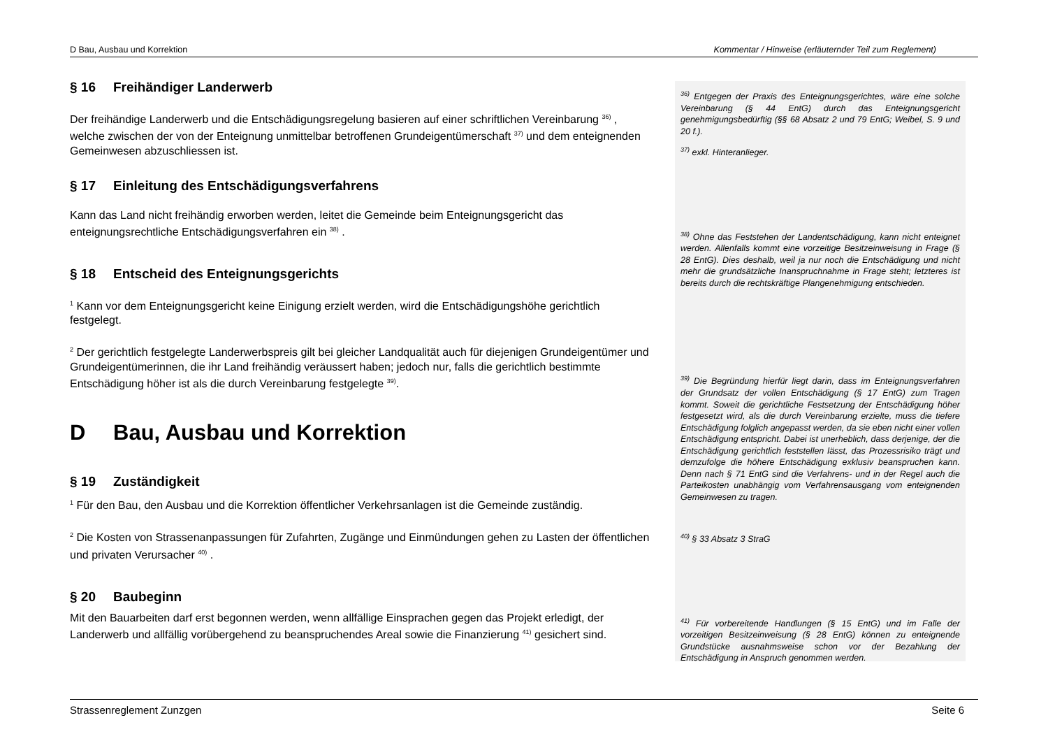D Bau, Ausbau und Korrektion Kommentar / Hinweise (erläuternder Teil zum Reglement)
§ 16 Freihändiger Landerwerb
Der freihändige Landerwerb und die Entschädigungsregelung basieren auf einer schriftlichen Vereinbarung <sup>36)</sup> , welche zwischen der von der Enteignung unmittelbar betroffenen Grundeigentümerschaft <sup>37)</sup> und dem enteignenden Gemeinwesen abzuschliessen ist.
§ 17 Einleitung des Entschädigungsverfahrens
Kann das Land nicht freihändig erworben werden, leitet die Gemeinde beim Enteignungsgericht das enteignungsrechtliche Entschädigungsverfahren ein <sup>38)</sup> .
§ 18 Entscheid des Enteignungsgerichts
<sup>1</sup> Kann vor dem Enteignungsgericht keine Einigung erzielt werden, wird die Entschädigungshöhe gerichtlich festgelegt.
<sup>2</sup> Der gerichtlich festgelegte Landerwerbspreis gilt bei gleicher Landqualität auch für diejenigen Grundeigentümer und Grundeigentümerinnen, die ihr Land freihändig veräussert haben; jedoch nur, falls die gerichtlich bestimmte Entschädigung höher ist als die durch Vereinbarung festgelegte <sup>39)</sup>.
D Bau, Ausbau und Korrektion
§ 19 Zuständigkeit
<sup>1</sup> Für den Bau, den Ausbau und die Korrektion öffentlicher Verkehrsanlagen ist die Gemeinde zuständig.
<sup>2</sup> Die Kosten von Strassenanpassungen für Zufahrten, Zugänge und Einmündungen gehen zu Lasten der öffentlichen und privaten Verursacher <sup>40)</sup> .
§ 20 Baubeginn
Mit den Bauarbeiten darf erst begonnen werden, wenn allfällige Einsprachen gegen das Projekt erledigt, der Landerwerb und allfällig vorübergehend zu beanspruchendes Areal sowie die Finanzierung <sup>41)</sup> gesichert sind.
<sup>36)</sup> Entgegen der Praxis des Enteignungsgerichtes, wäre eine solche Vereinbarung (§ 44 EntG) durch das Enteignungsgericht genehmigungsbedürftig (§§ 68 Absatz 2 und 79 EntG; Weibel, S. 9 und 20 f.).
<sup>37)</sup> exkl. Hinteranlieger.
<sup>38)</sup> Ohne das Feststehen der Landentschädigung, kann nicht enteignet werden. Allenfalls kommt eine vorzeitige Besitzeinweisung in Frage (§ 28 EntG). Dies deshalb, weil ja nur noch die Entschädigung und nicht mehr die grundsätzliche Inanspruchnahme in Frage steht; letzteres ist bereits durch die rechtskräftige Plangenehmigung entschieden.
<sup>39)</sup> Die Begründung hierfür liegt darin, dass im Enteignungsverfahren der Grundsatz der vollen Entschädigung (§ 17 EntG) zum Tragen kommt. Soweit die gerichtliche Festsetzung der Entschädigung höher festgesetzt wird, als die durch Vereinbarung erzielte, muss die tiefere Entschädigung folglich angepasst werden, da sie eben nicht einer vollen Entschädigung entspricht. Dabei ist unerheblich, dass derjenige, der die Entschädigung gerichtlich feststellen lässt, das Prozessrisiko trägt und demzufolge die höhere Entschädigung exklusiv beanspruchen kann. Denn nach § 71 EntG sind die Verfahrens- und in der Regel auch die Parteikosten unabhängig vom Verfahrensausgang vom enteignenden Gemeinwesen zu tragen.
<sup>40)</sup> § 33 Absatz 3 StraG
<sup>41)</sup> Für vorbereitende Handlungen (§ 15 EntG) und im Falle der vorzeitigen Besitzeinweisung (§ 28 EntG) können zu enteignende Grundstücke ausnahmsweise schon vor der Bezahlung der Entschädigung in Anspruch genommen werden.
Strassenreglement Zunzgen Seite 6